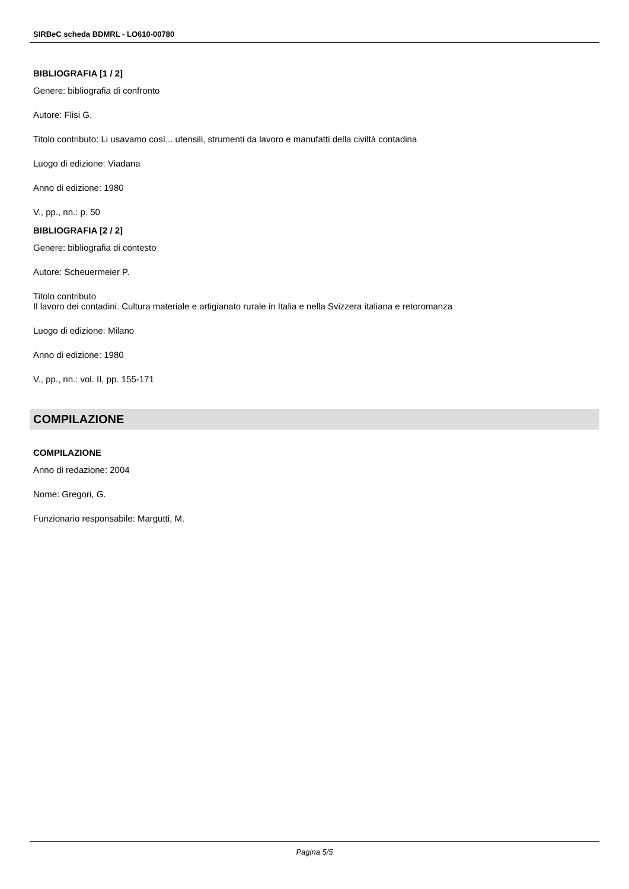SIRBeC scheda BDMRL - LO610-00780
BIBLIOGRAFIA [1 / 2]
Genere: bibliografia di confronto
Autore: Flisi G.
Titolo contributo: Li usavamo così... utensili, strumenti da lavoro e manufatti della civiltà contadina
Luogo di edizione: Viadana
Anno di edizione: 1980
V., pp., nn.: p. 50
BIBLIOGRAFIA [2 / 2]
Genere: bibliografia di contesto
Autore: Scheuermeier P.
Titolo contributo
Il lavoro dei contadini. Cultura materiale e artigianato rurale in Italia e nella Svizzera italiana e retoromanza
Luogo di edizione: Milano
Anno di edizione: 1980
V., pp., nn.: vol. II, pp. 155-171
COMPILAZIONE
COMPILAZIONE
Anno di redazione: 2004
Nome: Gregori, G.
Funzionario responsabile: Margutti, M.
Pagina 5/5